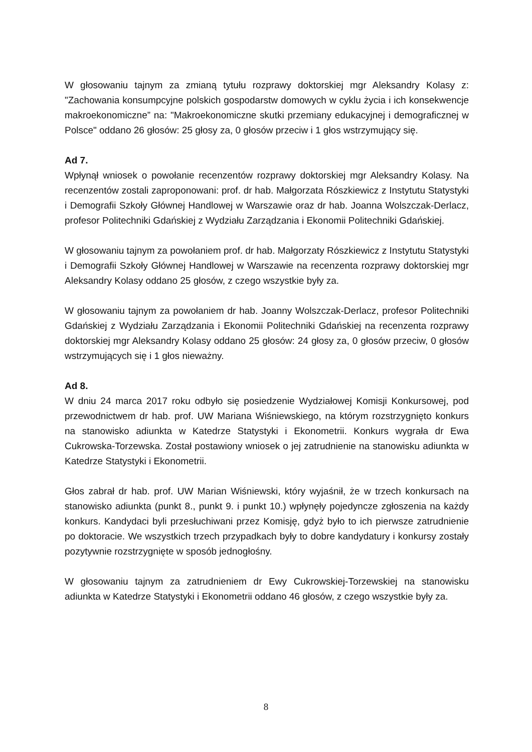W głosowaniu tajnym za zmianą tytułu rozprawy doktorskiej mgr Aleksandry Kolasy z: "Zachowania konsumpcyjne polskich gospodarstw domowych w cyklu życia i ich konsekwencje makroekonomiczne” na: "Makroekonomiczne skutki przemiany edukacyjnej i demograficznej w Polsce" oddano 26 głosów: 25 głosy za, 0 głosów przeciw i 1 głos wstrzymujący się.
Ad 7.
Wpłynął wniosek o powołanie recenzentów rozprawy doktorskiej mgr Aleksandry Kolasy. Na recenzentów zostali zaproponowani: prof. dr hab. Małgorzata Rószkiewicz z Instytutu Statystyki i Demografii Szkoły Głównej Handlowej w Warszawie oraz dr hab. Joanna Wolszczak-Derlacz, profesor Politechniki Gdańskiej z Wydziału Zarządzania i Ekonomii Politechniki Gdańskiej.
W głosowaniu tajnym za powołaniem prof. dr hab. Małgorzaty Rószkiewicz z Instytutu Statystyki i Demografii Szkoły Głównej Handlowej w Warszawie na recenzenta rozprawy doktorskiej mgr Aleksandry Kolasy oddano 25 głosów, z czego wszystkie były za.
W głosowaniu tajnym za powołaniem dr hab. Joanny Wolszczak-Derlacz, profesor Politechniki Gdańskiej z Wydziału Zarządzania i Ekonomii Politechniki Gdańskiej na recenzenta rozprawy doktorskiej mgr Aleksandry Kolasy oddano 25 głosów: 24 głosy za, 0 głosów przeciw, 0 głosów wstrzymujących się i 1 głos nieważny.
Ad 8.
W dniu 24 marca 2017 roku odbyło się posiedzenie Wydziałowej Komisji Konkursowej, pod przewodnictwem dr hab. prof. UW Mariana Wiśniewskiego, na którym rozstrzygnięto konkurs na stanowisko adiunkta w Katedrze Statystyki i Ekonometrii. Konkurs wygrała dr Ewa Cukrowska-Torzewska. Został postawiony wniosek o jej zatrudnienie na stanowisku adiunkta w Katedrze Statystyki i Ekonometrii.
Głos zabrał dr hab. prof. UW Marian Wiśniewski, który wyjaśnił, że w trzech konkursach na stanowisko adiunkta (punkt 8., punkt 9. i punkt 10.) wpłynęły pojedyncze zgłoszenia na każdy konkurs. Kandydaci byli przesłuchiwani przez Komisję, gdyż było to ich pierwsze zatrudnienie po doktoracie. We wszystkich trzech przypadkach były to dobre kandydatury i konkursy zostały pozytywnie rozstrzygnięte w sposób jednogłośny.
W głosowaniu tajnym za zatrudnieniem dr Ewy Cukrowskiej-Torzewskiej na stanowisku adiunkta w Katedrze Statystyki i Ekonometrii oddano 46 głosów, z czego wszystkie były za.
8